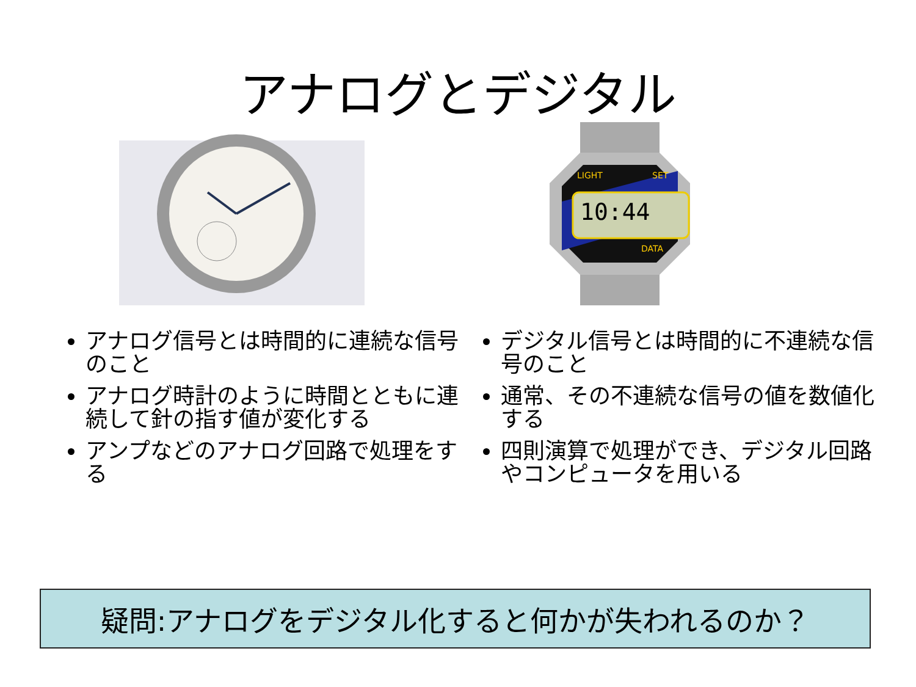アナログとデジタル
10:44
LIGHT
SET
DATA
アナログ信号とは時間的に連続な信号のこと
アナログ時計のように時間とともに連続して針の指す値が変化する
アンプなどのアナログ回路で処理をする
デジタル信号とは時間的に不連続な信号のこと
通常、その不連続な信号の値を数値化する
四則演算で処理ができ、デジタル回路やコンピュータを用いる
疑問:アナログをデジタル化すると何かが失われるのか？